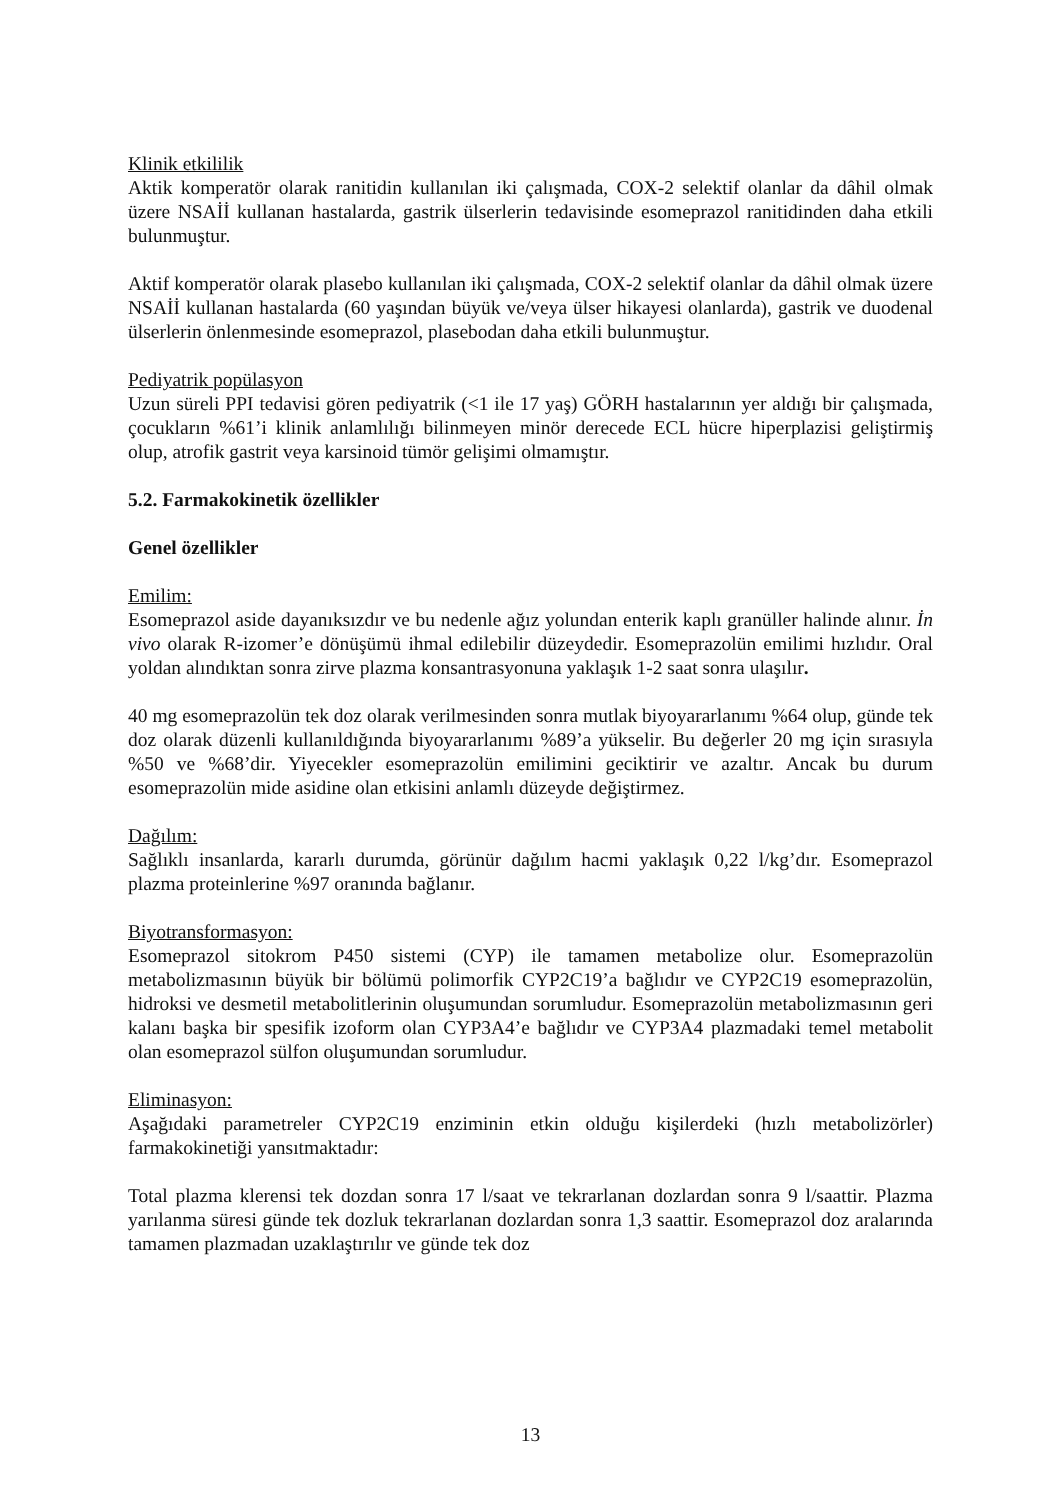Klinik etkililik
Aktik komperatör olarak ranitidin kullanılan iki çalışmada, COX-2 selektif olanlar da dâhil olmak üzere NSAİİ kullanan hastalarda, gastrik ülserlerin tedavisinde esomeprazol ranitidinden daha etkili bulunmuştur.
Aktif komperatör olarak plasebo kullanılan iki çalışmada, COX-2 selektif olanlar da dâhil olmak üzere NSAİİ kullanan hastalarda (60 yaşından büyük ve/veya ülser hikayesi olanlarda), gastrik ve duodenal ülserlerin önlenmesinde esomeprazol, plasebodan daha etkili bulunmuştur.
Pediyatrik popülasyon
Uzun süreli PPI tedavisi gören pediyatrik (<1 ile 17 yaş) GÖRH hastalarının yer aldığı bir çalışmada, çocukların %61’i klinik anlamlılığı bilinmeyen minör derecede ECL hücre hiperplazisi geliştirmiş olup, atrofik gastrit veya karsinoid tümör gelişimi olmamıştır.
5.2. Farmakokinetik özellikler
Genel özellikler
Emilim:
Esomeprazol aside dayanıksızdır ve bu nedenle ağız yolundan enterik kaplı granüller halinde alınır. İn vivo olarak R-izomer’e dönüşümü ihmal edilebilir düzeydedir. Esomeprazolün emilimi hızlıdır. Oral yoldan alındıktan sonra zirve plazma konsantrasyonuna yaklaşık 1-2 saat sonra ulaşılır.
40 mg esomeprazolün tek doz olarak verilmesinden sonra mutlak biyoyararlanımı %64 olup, günde tek doz olarak düzenli kullanıldığında biyoyararlanımı %89’a yükselir. Bu değerler 20 mg için sırasıyla %50 ve %68’dir. Yiyecekler esomeprazolün emilimini geciktirir ve azaltır. Ancak bu durum esomeprazolün mide asidine olan etkisini anlamlı düzeyde değiştirmez.
Dağılım:
Sağlıklı insanlarda, kararlı durumda, görünür dağılım hacmi yaklaşık 0,22 l/kg’dır. Esomeprazol plazma proteinlerine %97 oranında bağlanır.
Biyotransformasyon:
Esomeprazol sitokrom P450 sistemi (CYP) ile tamamen metabolize olur. Esomeprazolün metabolizmasının büyük bir bölümü polimorfik CYP2C19’a bağlıdır ve CYP2C19 esomeprazolün, hidroksi ve desmetil metabolitlerinin oluşumundan sorumludur. Esomeprazolün metabolizmasının geri kalanı başka bir spesifik izoform olan CYP3A4’e bağlıdır ve CYP3A4 plazmadaki temel metabolit olan esomeprazol sülfon oluşumundan sorumludur.
Eliminasyon:
Aşağıdaki parametreler CYP2C19 enziminin etkin olduğu kişilerdeki (hızlı metabolizörler) farmakokinetiği yansıtmaktadır:
Total plazma klerensi tek dozdan sonra 17 l/saat ve tekrarlanan dozlardan sonra 9 l/saattir. Plazma yarılanma süresi günde tek dozluk tekrarlanan dozlardan sonra 1,3 saattir. Esomeprazol doz aralarında tamamen plazmadan uzaklaştırılır ve günde tek doz
13